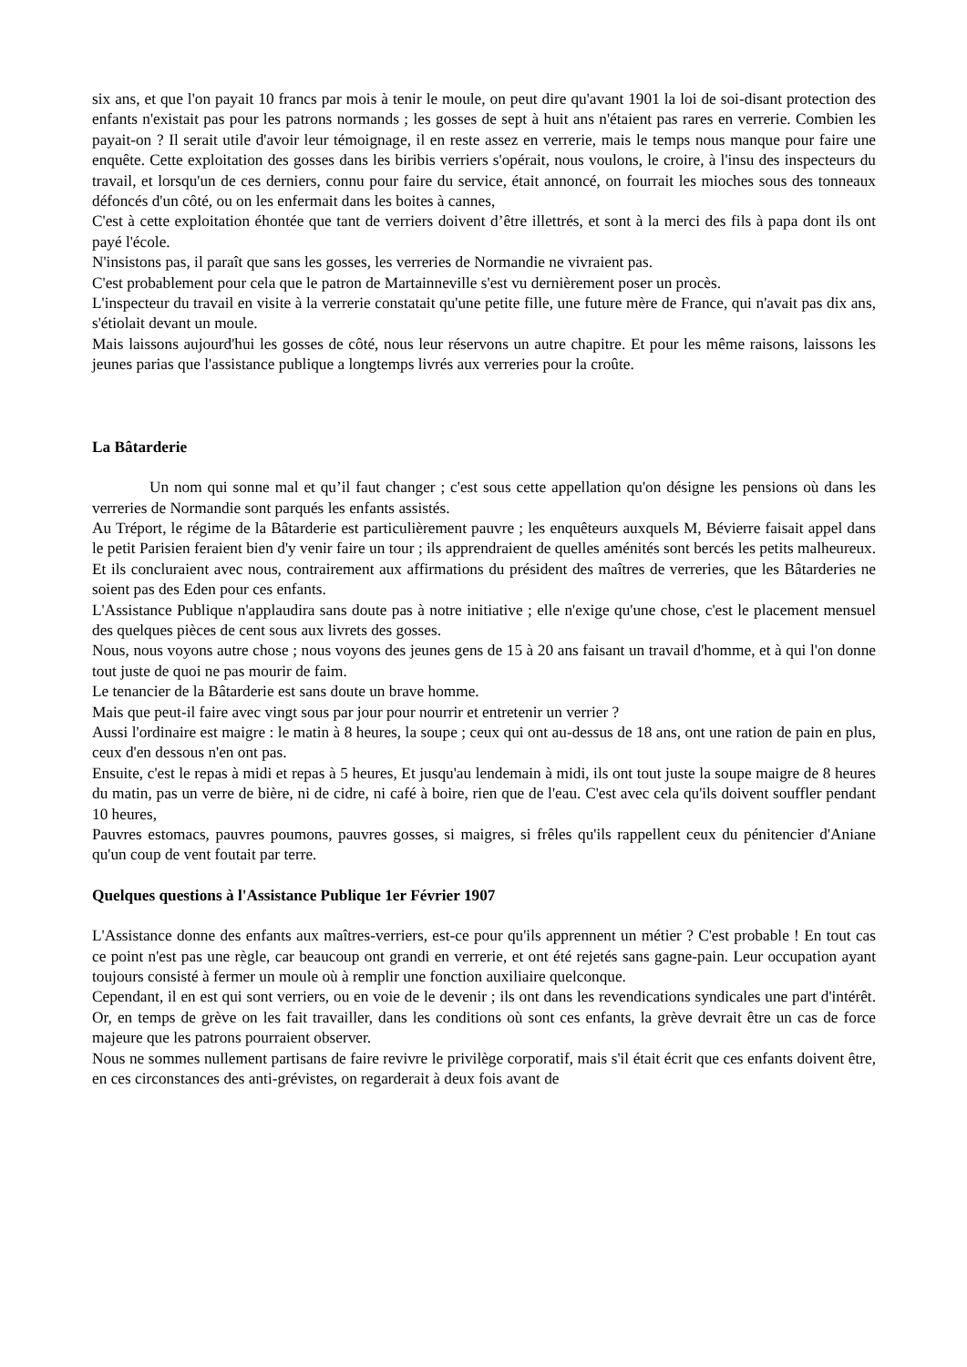six ans, et que l'on payait 10 francs par mois à tenir le moule, on peut dire qu'avant 1901 la loi de soi-disant protection des enfants n'existait pas pour les patrons normands ; les gosses de sept à huit ans n'étaient pas rares en verrerie. Combien les payait-on ? Il serait utile d'avoir leur témoignage, il en reste assez en verrerie, mais le temps nous manque pour faire une enquête. Cette exploitation des gosses dans les biribis verriers s'opérait, nous voulons, le croire, à l'insu des inspecteurs du travail, et lorsqu'un de ces derniers, connu pour faire du service, était annoncé, on fourrait les mioches sous des tonneaux défoncés d'un côté, ou on les enfermait dans les boites à cannes,
C'est à cette exploitation éhontée que tant de verriers doivent d’être illettrés, et sont à la merci des fils à papa dont ils ont payé l'école.
N'insistons pas, il paraît que sans les gosses, les verreries de Normandie ne vivraient pas.
C'est probablement pour cela que le patron de Martainneville s'est vu dernièrement poser un procès.
L'inspecteur du travail en visite à la verrerie constatait qu'une petite fille, une future mère de France, qui n'avait pas dix ans, s'étiolait devant un moule.
Mais laissons aujourd'hui les gosses de côté, nous leur réservons un autre chapitre. Et pour les même raisons, laissons les jeunes parias que l'assistance publique a longtemps livrés aux verreries pour la croûte.
La Bâtarderie
Un nom qui sonne mal et qu’il faut changer ; c'est sous cette appellation qu'on désigne les pensions où dans les verreries de Normandie sont parqués les enfants assistés.
Au Tréport, le régime de la Bâtarderie est particulièrement pauvre ; les enquêteurs auxquels M, Bévierre faisait appel dans le petit Parisien feraient bien d'y venir faire un tour ; ils apprendraient de quelles aménités sont bercés les petits malheureux. Et ils concluraient avec nous, contrairement aux affirmations du président des maîtres de verreries, que les Bâtarderies ne soient pas des Eden pour ces enfants.
L'Assistance Publique n'applaudira sans doute pas à notre initiative ; elle n'exige qu'une chose, c'est le placement mensuel des quelques pièces de cent sous aux livrets des gosses.
Nous, nous voyons autre chose ; nous voyons des jeunes gens de 15 à 20 ans faisant un travail d'homme, et à qui l'on donne tout juste de quoi ne pas mourir de faim.
Le tenancier de la Bâtarderie est sans doute un brave homme.
Mais que peut-il faire avec vingt sous par jour pour nourrir et entretenir un verrier ?
Aussi l'ordinaire est maigre : le matin à 8 heures, la soupe ; ceux qui ont au-dessus de 18 ans, ont une ration de pain en plus, ceux d'en dessous n'en ont pas.
Ensuite, c'est le repas à midi et repas à 5 heures, Et jusqu'au lendemain à midi, ils ont tout juste la soupe maigre de 8 heures du matin, pas un verre de bière, ni de cidre, ni café à boire, rien que de l'eau. C'est avec cela qu'ils doivent souffler pendant 10 heures,
Pauvres estomacs, pauvres poumons, pauvres gosses, si maigres, si frêles qu'ils rappellent ceux du pénitencier d'Aniane qu'un coup de vent foutait par terre.
Quelques questions à l'Assistance Publique 1er Février 1907
L'Assistance donne des enfants aux maîtres-verriers, est-ce pour qu'ils apprennent un métier ? C'est probable ! En tout cas ce point n'est pas une règle, car beaucoup ont grandi en verrerie, et ont été rejetés sans gagne-pain. Leur occupation ayant toujours consisté à fermer un moule où à remplir une fonction auxiliaire quelconque.
Cependant, il en est qui sont verriers, ou en voie de le devenir ; ils ont dans les revendications syndicales une part d'intérêt. Or, en temps de grève on les fait travailler, dans les conditions où sont ces enfants, la grève devrait être un cas de force majeure que les patrons pourraient observer.
Nous ne sommes nullement partisans de faire revivre le privilège corporatif, mais s'il était écrit que ces enfants doivent être, en ces circonstances des anti-grévistes, on regarderait à deux fois avant de